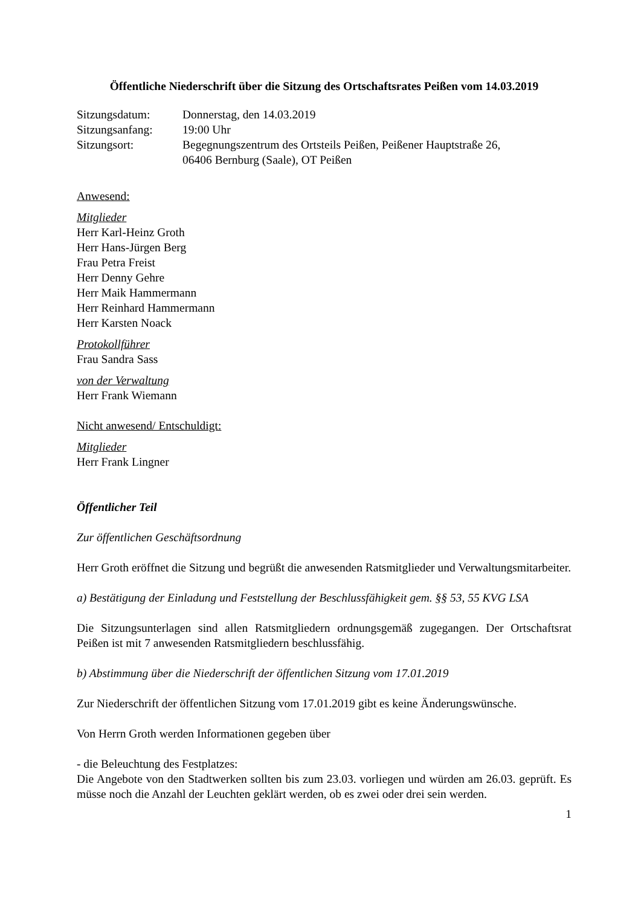Öffentliche Niederschrift über die Sitzung des Ortschaftsrates Peißen vom 14.03.2019
Sitzungsdatum:
Donnerstag, den 14.03.2019
Sitzungsanfang:
19:00 Uhr
Sitzungsort:
Begegnungszentrum des Ortsteils Peißen, Peißener Hauptstraße 26,
06406 Bernburg (Saale), OT Peißen
Anwesend:
Mitglieder
Herr Karl-Heinz Groth
Herr Hans-Jürgen Berg
Frau Petra Freist
Herr Denny Gehre
Herr Maik Hammermann
Herr Reinhard Hammermann
Herr Karsten Noack
Protokollführer
Frau Sandra Sass
von der Verwaltung
Herr Frank Wiemann
Nicht anwesend/ Entschuldigt:
Mitglieder
Herr Frank Lingner
Öffentlicher Teil
Zur öffentlichen Geschäftsordnung
Herr Groth eröffnet die Sitzung und begrüßt die anwesenden Ratsmitglieder und Verwaltungsmitarbeiter.
a) Bestätigung der Einladung und Feststellung der Beschlussfähigkeit gem. §§ 53, 55 KVG LSA
Die Sitzungsunterlagen sind allen Ratsmitgliedern ordnungsgemäß zugegangen. Der Ortschaftsrat Peißen ist mit 7 anwesenden Ratsmitgliedern beschlussfähig.
b) Abstimmung über die Niederschrift der öffentlichen Sitzung vom 17.01.2019
Zur Niederschrift der öffentlichen Sitzung vom 17.01.2019 gibt es keine Änderungswünsche.
Von Herrn Groth werden Informationen gegeben über
- die Beleuchtung des Festplatzes:
Die Angebote von den Stadtwerken sollten bis zum 23.03. vorliegen und würden am 26.03. geprüft. Es müsse noch die Anzahl der Leuchten geklärt werden, ob es zwei oder drei sein werden.
1